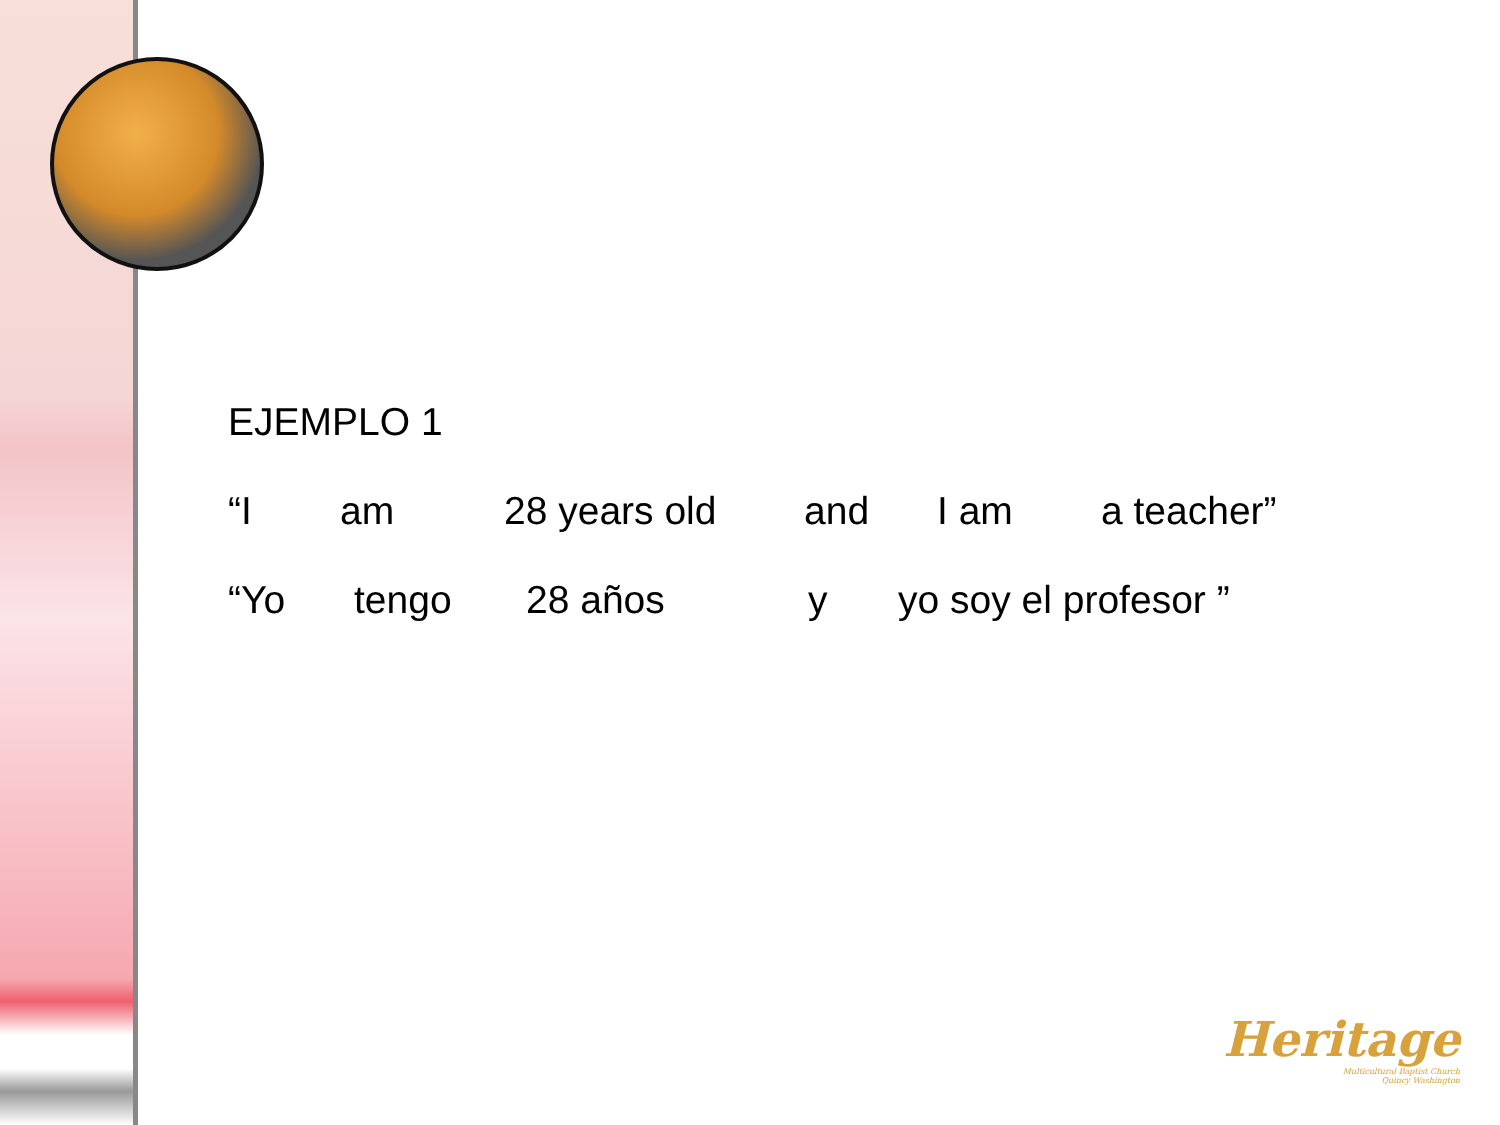EJEMPLO 1
“I am 28 years old and I am a teacher”
“Yo tengo 28 años y yo soy el profesor ”
Heritage
Multicultural Baptist Church
Quincy Washington